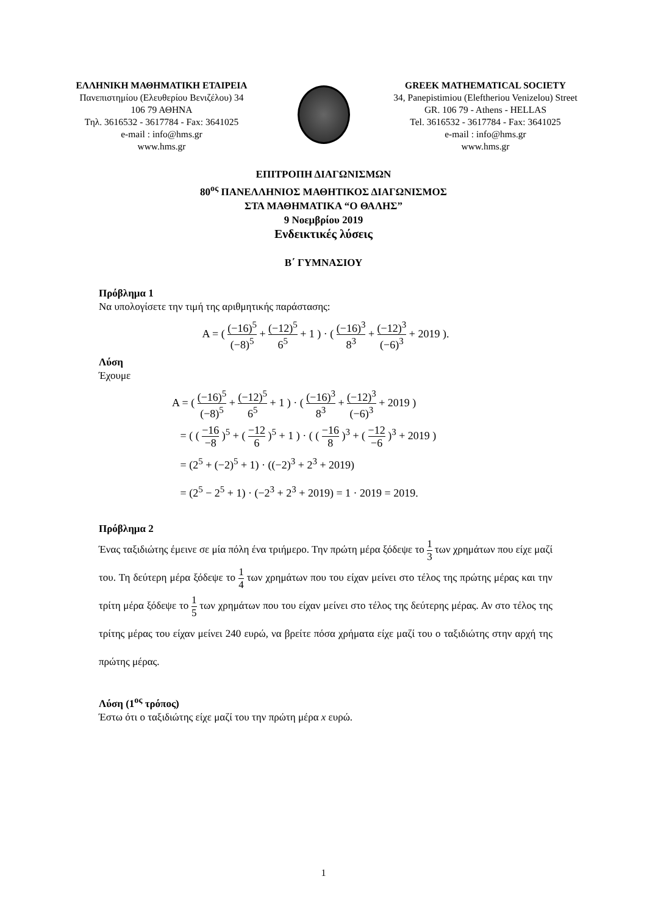ΕΛΛΗΝΙΚΗ ΜΑΘΗΜΑΤΙΚΗ ΕΤΑΙΡΕΙΑ
Πανεπιστημίου (Ελευθερίου Βενιζέλου) 34
106 79 ΑΘΗΝΑ
Τηλ. 3616532 - 3617784 - Fax: 3641025
e-mail : info@hms.gr
www.hms.gr
GREEK MATHEMATICAL SOCIETY
34, Panepistimiou (Eleftheriou Venizelou) Street
GR. 106 79 - Athens - HELLAS
Tel. 3616532 - 3617784 - Fax: 3641025
e-mail : info@hms.gr
www.hms.gr
ΕΠΙΤΡΟΠΗ ΔΙΑΓΩΝΙΣΜΩΝ
80<sup>ος</sup> ΠΑΝΕΛΛΗΝΙΟΣ ΜΑΘΗΤΙΚΟΣ ΔΙΑΓΩΝΙΣΜΟΣ
ΣΤΑ ΜΑΘΗΜΑΤΙΚΑ “Ο ΘΑΛΗΣ”
9 Νοεμβρίου 2019
Ενδεικτικές λύσεις
Β΄ ΓΥΜΝΑΣΙΟΥ
Πρόβλημα 1
Να υπολογίσετε την τιμή της αριθμητικής παράστασης:
Α = ( (−16)<sup>5</sup> (−8)<sup>5</sup> + (−12)<sup>5</sup> 6<sup>5</sup> + 1 ) · ( (−16)<sup>3</sup> 8<sup>3</sup> + (−12)<sup>3</sup> (−6)<sup>3</sup> + 2019 ).
Λύση
Έχουμε
Α = ( (−16)<sup>5</sup> (−8)<sup>5</sup> + (−12)<sup>5</sup> 6<sup>5</sup> + 1 ) · ( (−16)<sup>3</sup> 8<sup>3</sup> + (−12)<sup>3</sup> (−6)<sup>3</sup> + 2019 )
= ( ( −16 −8 )<sup>5</sup> + ( −12 6 )<sup>5</sup> + 1 ) · ( ( −16 8 )<sup>3</sup> + ( −12 −6 )<sup>3</sup> + 2019 )
= (2<sup>5</sup> + (−2)<sup>5</sup> + 1) · ((−2)<sup>3</sup> + 2<sup>3</sup> + 2019)
= (2<sup>5</sup> − 2<sup>5</sup> + 1) · (−2<sup>3</sup> + 2<sup>3</sup> + 2019) = 1 · 2019 = 2019.
Πρόβλημα 2
Ένας ταξιδιώτης έμεινε σε μία πόλη ένα τριήμερο. Την πρώτη μέρα ξόδεψε το 1 3 των χρημάτων που είχε μαζί του. Τη δεύτερη μέρα ξόδεψε το 1 4 των χρημάτων που του είχαν μείνει στο τέλος της πρώτης μέρας και την τρίτη μέρα ξόδεψε το 1 5 των χρημάτων που του είχαν μείνει στο τέλος της δεύτερης μέρας. Αν στο τέλος της τρίτης μέρας του είχαν μείνει 240 ευρώ, να βρείτε πόσα χρήματα είχε μαζί του ο ταξιδιώτης στην αρχή της πρώτης μέρας.
Λύση (1<sup>ος</sup> τρόπος)
Έστω ότι ο ταξιδιώτης είχε μαζί του την πρώτη μέρα x ευρώ.
1